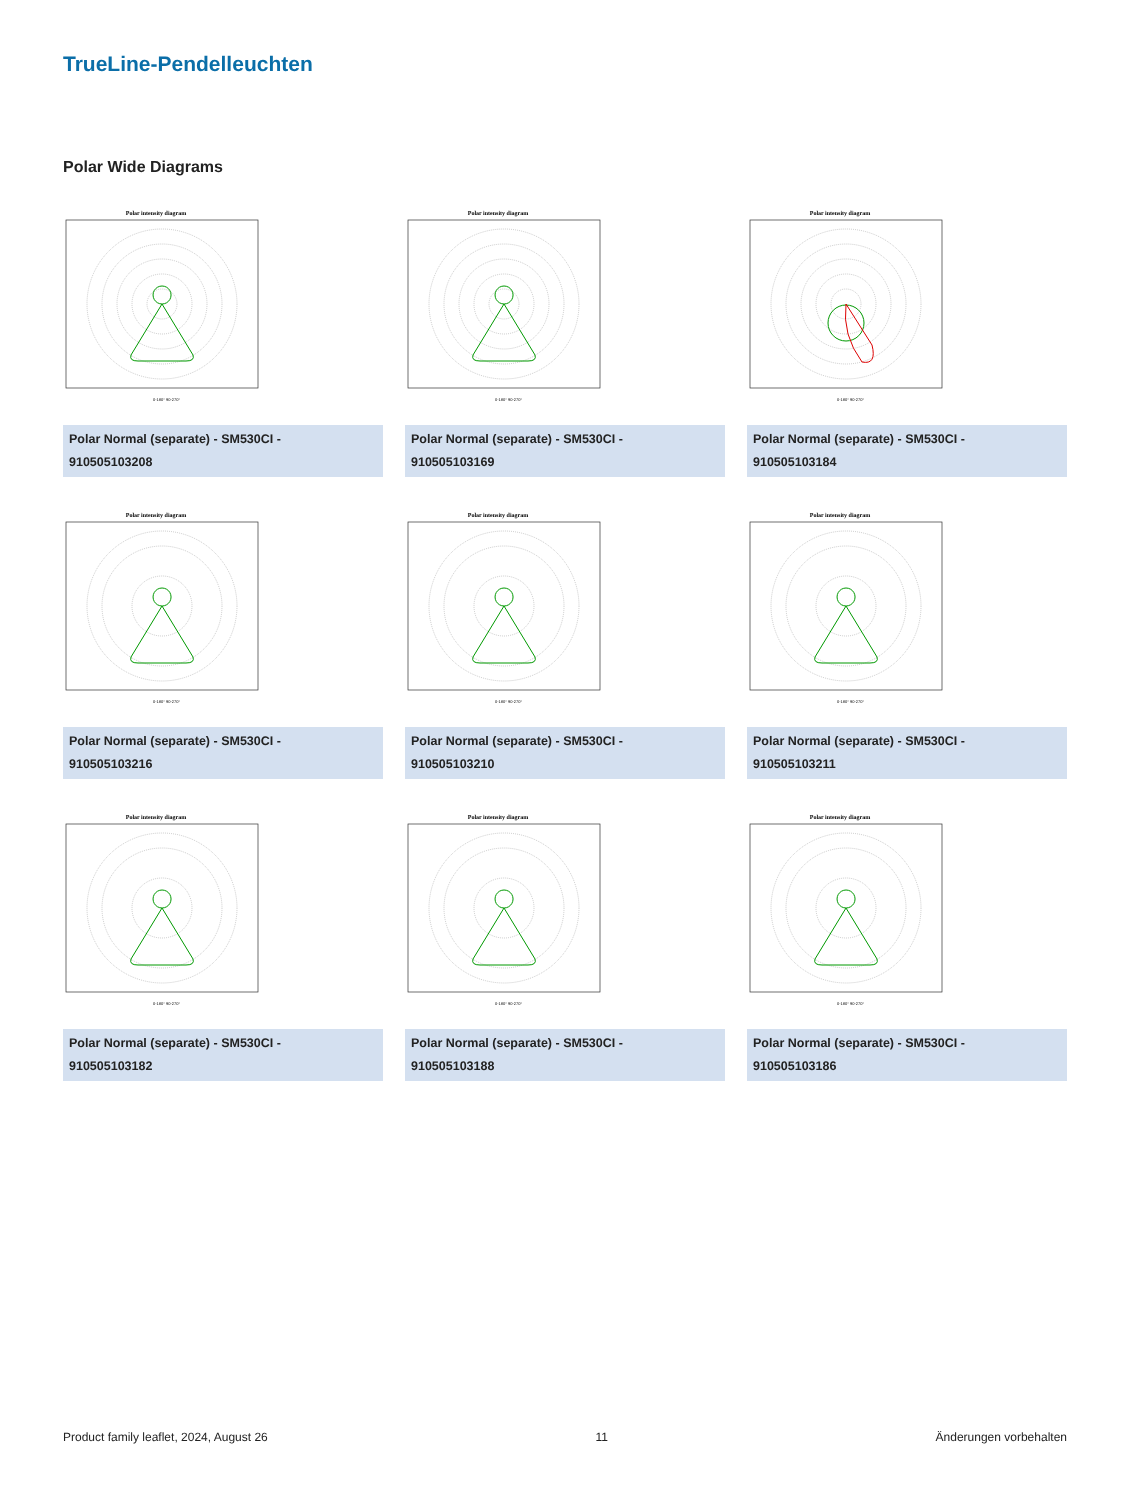TrueLine-Pendelleuchten
Polar Wide Diagrams
Polar intensity diagram
0-180° 90-270°
Polar Normal (separate) - SM530CI -
910505103208
Polar intensity diagram
0-180° 90-270°
Polar Normal (separate) - SM530CI -
910505103169
Polar intensity diagram
0-180° 90-270°
Polar Normal (separate) - SM530CI -
910505103184
Polar intensity diagram
0-180° 90-270°
Polar Normal (separate) - SM530CI -
910505103216
Polar intensity diagram
0-180° 90-270°
Polar Normal (separate) - SM530CI -
910505103210
Polar intensity diagram
0-180° 90-270°
Polar Normal (separate) - SM530CI -
910505103211
Polar intensity diagram
0-180° 90-270°
Polar Normal (separate) - SM530CI -
910505103182
Polar intensity diagram
0-180° 90-270°
Polar Normal (separate) - SM530CI -
910505103188
Polar intensity diagram
0-180° 90-270°
Polar Normal (separate) - SM530CI -
910505103186
Product family leaflet, 2024, August 26 11 Änderungen vorbehalten